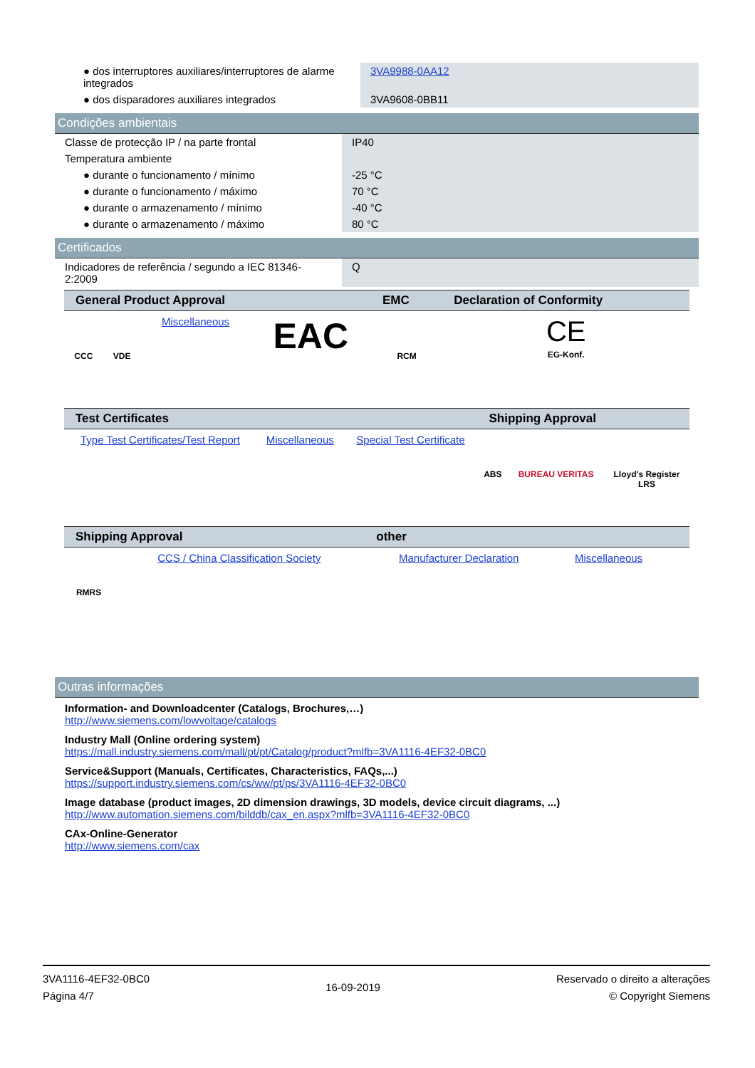| ● dos interruptores auxiliares/interruptores de alarme integrados | 3VA9988-0AA12 |
| ● dos disparadores auxiliares integrados | 3VA9608-0BB11 |
Condições ambientais
| Classe de protecção IP / na parte frontal | IP40 |
| Temperatura ambiente | |
| ● durante o funcionamento / mínimo | -25 °C |
| ● durante o funcionamento / máximo | 70 °C |
| ● durante o armazenamento / mínimo | -40 °C |
| ● durante o armazenamento / máximo | 80 °C |
Certificados
| Indicadores de referência / segundo a IEC 81346-2:2009 | Q |
| General Product Approval | | | | EMC | Declaration of Conformity |
| --- | --- | --- | --- | --- | --- |
| CCC | VDE | Miscellaneous | EAC | RCM | CE EG-Konf. |
| Test Certificates | | | Shipping Approval | | |
| --- | --- | --- | --- | --- | --- |
| Type Test Certificates/Test Report | Miscellaneous | Special Test Certificate | ABS | BUREAU VERITAS | Lloyd's Register LRS |
| Shipping Approval | | other | | | |
| --- | --- | --- | --- | --- | --- |
| RMRS | CCS / China Classification Society | Manufacturer Declaration | Miscellaneous | | |
Outras informações
Information- and Downloadcenter (Catalogs, Brochures,…)
http://www.siemens.com/lowvoltage/catalogs
Industry Mall (Online ordering system)
https://mall.industry.siemens.com/mall/pt/pt/Catalog/product?mlfb=3VA1116-4EF32-0BC0
Service&Support (Manuals, Certificates, Characteristics, FAQs,...)
https://support.industry.siemens.com/cs/ww/pt/ps/3VA1116-4EF32-0BC0
Image database (product images, 2D dimension drawings, 3D models, device circuit diagrams, ...)
http://www.automation.siemens.com/bilddb/cax_en.aspx?mlfb=3VA1116-4EF32-0BC0
CAx-Online-Generator
http://www.siemens.com/cax
3VA1116-4EF32-0BC0
Página 4/7
16-09-2019
Reservado o direito a alterações
© Copyright Siemens